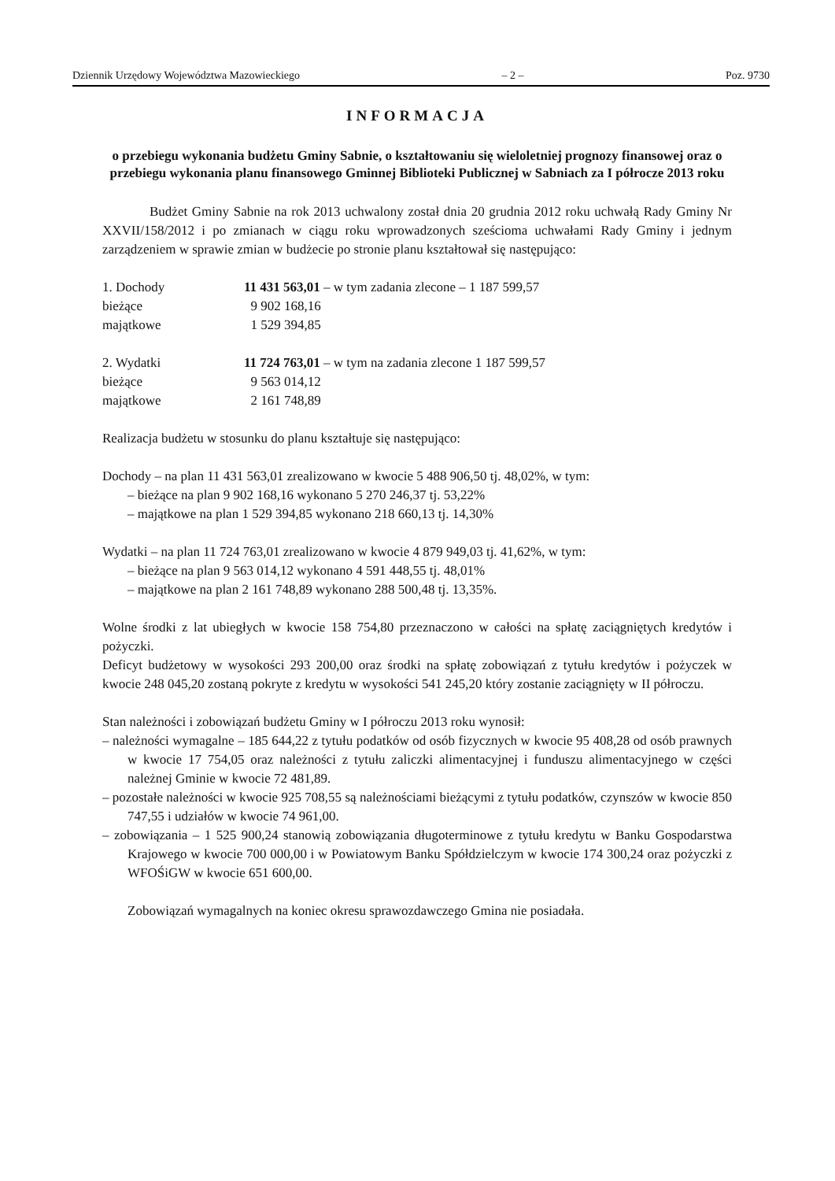Dziennik Urzędowy Województwa Mazowieckiego – 2 – Poz. 9730
INFORMACJA
o przebiegu wykonania budżetu Gminy Sabnie, o kształtowaniu się wieloletniej prognozy finansowej oraz o przebiegu wykonania planu finansowego Gminnej Biblioteki Publicznej w Sabniach za I półrocze 2013 roku
Budżet Gminy Sabnie na rok 2013 uchwalony został dnia 20 grudnia 2012 roku uchwałą Rady Gminy Nr XXVII/158/2012 i po zmianach w ciągu roku wprowadzonych sześcioma uchwałami Rady Gminy i jednym zarządzeniem w sprawie zmian w budżecie po stronie planu kształtował się następująco:
| 1. Dochody | 11 431 563,01 – w tym zadania zlecone – 1 187 599,57 |
| bieżące | 9 902 168,16 |
| majątkowe | 1 529 394,85 |
| 2. Wydatki | 11 724 763,01 – w tym na zadania zlecone 1 187 599,57 |
| bieżące | 9 563 014,12 |
| majątkowe | 2 161 748,89 |
Realizacja budżetu w stosunku do planu kształtuje się następująco:
Dochody – na plan 11 431 563,01 zrealizowano w kwocie 5 488 906,50 tj. 48,02%, w tym:
– bieżące na plan 9 902 168,16 wykonano 5 270 246,37 tj. 53,22%
– majątkowe na plan 1 529 394,85 wykonano 218 660,13 tj. 14,30%
Wydatki – na plan 11 724 763,01 zrealizowano w kwocie 4 879 949,03 tj. 41,62%, w tym:
– bieżące na plan 9 563 014,12 wykonano 4 591 448,55 tj. 48,01%
– majątkowe na plan 2 161 748,89 wykonano 288 500,48 tj. 13,35%.
Wolne środki z lat ubiegłych w kwocie 158 754,80 przeznaczono w całości na spłatę zaciągniętych kredytów i pożyczki.
Deficyt budżetowy w wysokości 293 200,00 oraz środki na spłatę zobowiązań z tytułu kredytów i pożyczek w kwocie 248 045,20 zostaną pokryte z kredytu w wysokości 541 245,20 który zostanie zaciągnięty w II półroczu.
Stan należności i zobowiązań budżetu Gminy w I półroczu 2013 roku wynosił:
– należności wymagalne – 185 644,22 z tytułu podatków od osób fizycznych w kwocie 95 408,28 od osób prawnych w kwocie 17 754,05 oraz należności z tytułu zaliczki alimentacyjnej i funduszu alimentacyjnego w części należnej Gminie w kwocie 72 481,89.
– pozostałe należności w kwocie 925 708,55 są należnościami bieżącymi z tytułu podatków, czynszów w kwocie 850 747,55 i udziałów w kwocie 74 961,00.
– zobowiązania – 1 525 900,24 stanowią zobowiązania długoterminowe z tytułu kredytu w Banku Gospodarstwa Krajowego w kwocie 700 000,00 i w Powiatowym Banku Spółdzielczym w kwocie 174 300,24 oraz pożyczki z WFOŚiGW w kwocie 651 600,00.
Zobowiązań wymagalnych na koniec okresu sprawozdawczego Gmina nie posiadała.